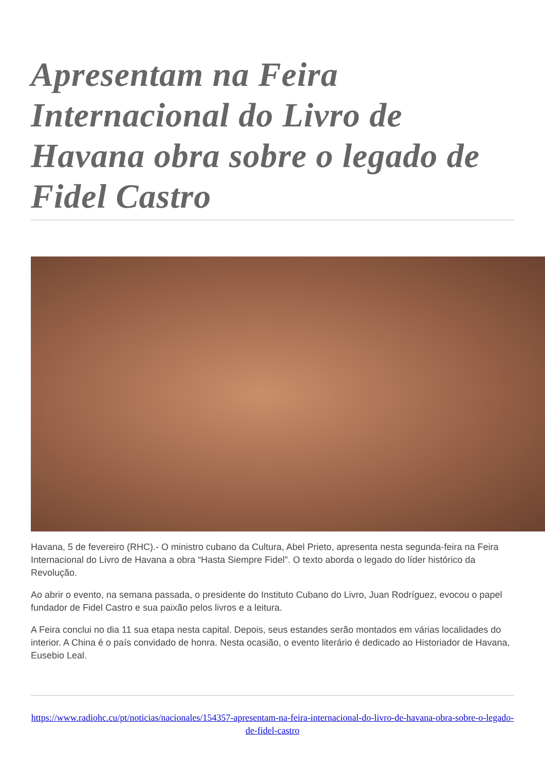Apresentam na Feira Internacional do Livro de Havana obra sobre o legado de Fidel Castro
Havana, 5 de fevereiro (RHC).- O ministro cubano da Cultura, Abel Prieto, apresenta nesta segunda-feira na Feira Internacional do Livro de Havana a obra “Hasta Siempre Fidel”. O texto aborda o legado do líder histórico da Revolução.
Ao abrir o evento, na semana passada, o presidente do Instituto Cubano do Livro, Juan Rodríguez, evocou o papel fundador de Fidel Castro e sua paixão pelos livros e a leitura.
A Feira conclui no dia 11 sua etapa nesta capital. Depois, seus estandes serão montados em várias localidades do interior. A China é o país convidado de honra. Nesta ocasião, o evento literário é dedicado ao Historiador de Havana, Eusebio Leal.
https://www.radiohc.cu/pt/noticias/nacionales/154357-apresentam-na-feira-internacional-do-livro-de-havana-obra-sobre-o-legado-de-fidel-castro